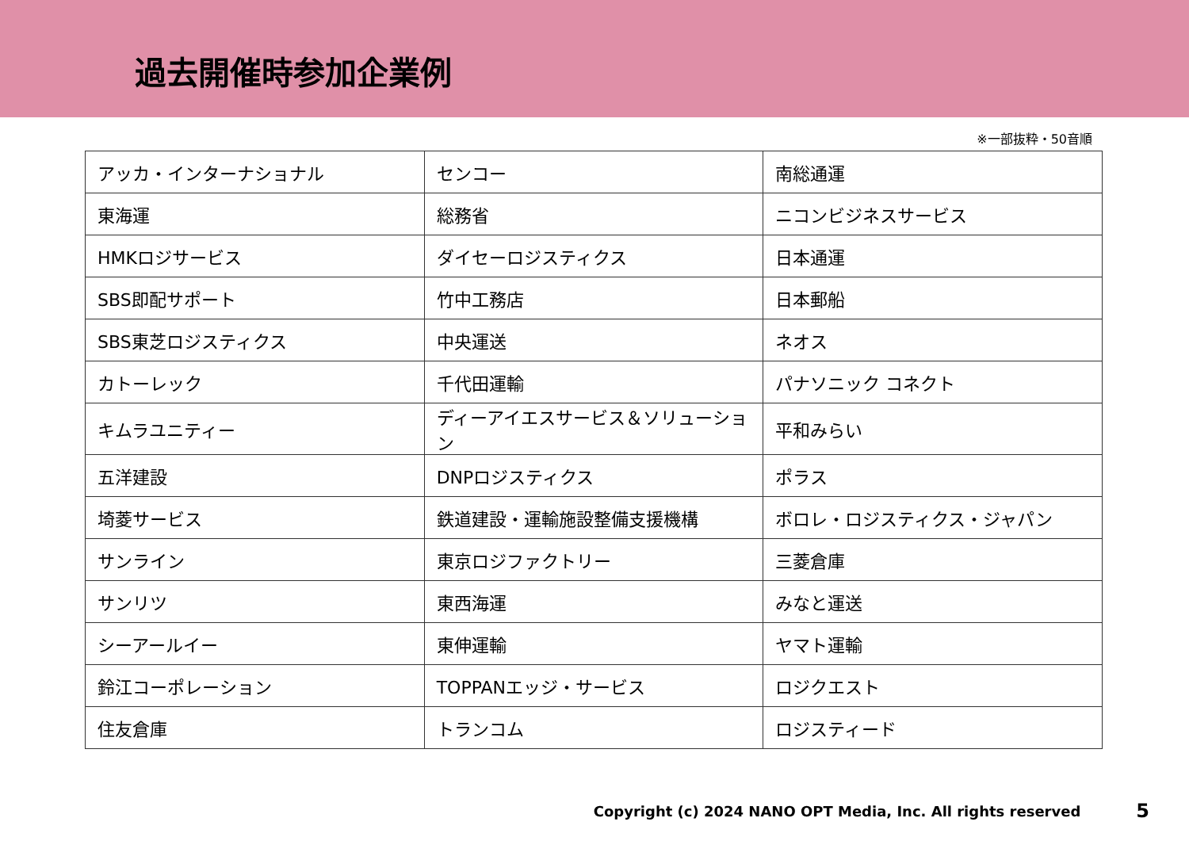過去開催時参加企業例
※一部抜粋・50音順
| アッカ・インターナショナル | センコー | 南総通運 |
| 東海運 | 総務省 | ニコンビジネスサービス |
| HMKロジサービス | ダイセーロジスティクス | 日本通運 |
| SBS即配サポート | 竹中工務店 | 日本郵船 |
| SBS東芝ロジスティクス | 中央運送 | ネオス |
| カトーレック | 千代田運輸 | パナソニック コネクト |
| キムラユニティー | ディーアイエスサービス＆ソリューション | 平和みらい |
| 五洋建設 | DNPロジスティクス | ポラス |
| 埼菱サービス | 鉄道建設・運輸施設整備支援機構 | ボロレ・ロジスティクス・ジャパン |
| サンライン | 東京ロジファクトリー | 三菱倉庫 |
| サンリツ | 東西海運 | みなと運送 |
| シーアールイー | 東伸運輸 | ヤマト運輸 |
| 鈴江コーポレーション | TOPPANエッジ・サービス | ロジクエスト |
| 住友倉庫 | トランコム | ロジスティード |
Copyright (c) 2024 NANO OPT Media, Inc. All rights reserved 5